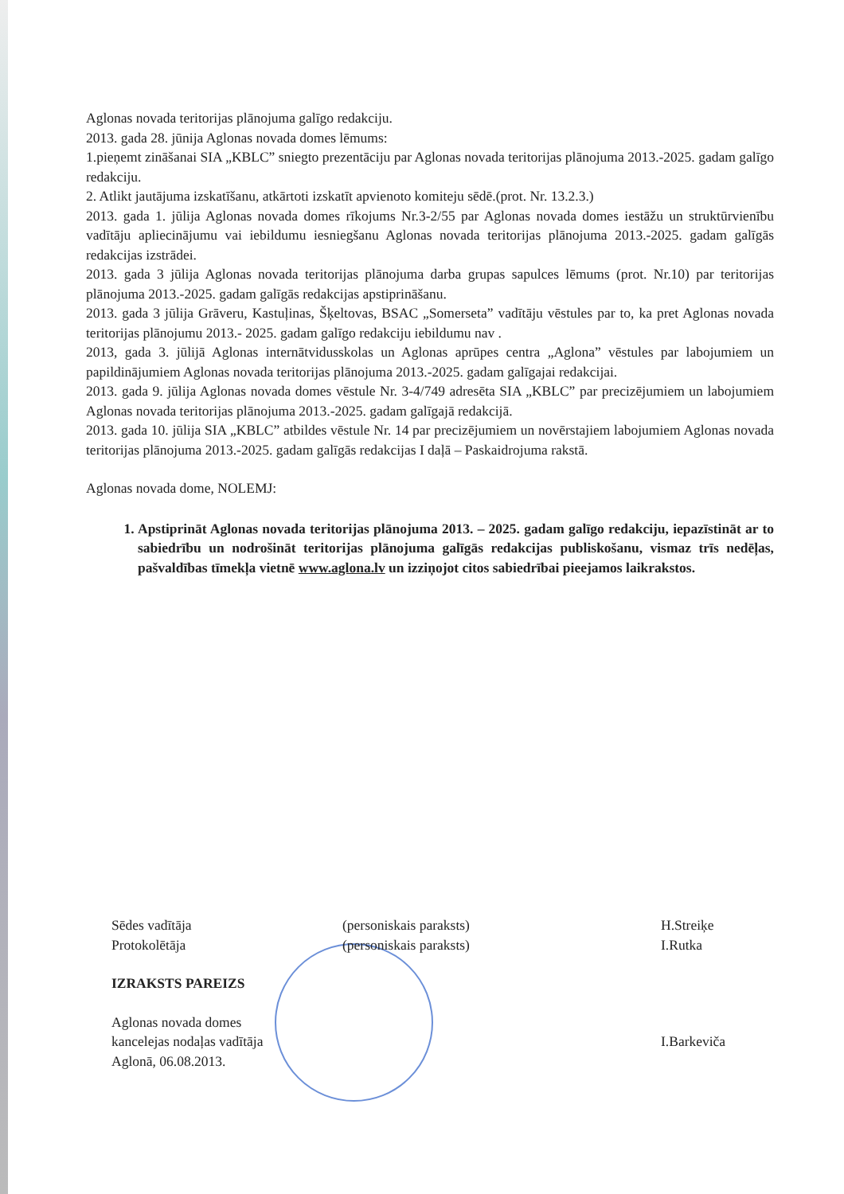Aglonas novada teritorijas plānojuma galīgo redakciju.
2013. gada 28. jūnija Aglonas novada domes lēmums:
1.pieņemt zināšanai SIA „KBLC” sniegto prezentāciju par Aglonas novada teritorijas plānojuma 2013.-2025. gadam galīgo redakciju.
2. Atlikt jautājuma izskatīšanu, atkārtoti izskatīt apvienoto komiteju sēdē.(prot. Nr. 13.2.3.)
2013. gada 1. jūlija Aglonas novada domes rīkojums Nr.3-2/55 par Aglonas novada domes iestāžu un struktūrvienību vadītāju apliecinājumu vai iebildumu iesniegšanu Aglonas novada teritorijas plānojuma 2013.-2025. gadam galīgās redakcijas izstrādei.
2013. gada 3 jūlija Aglonas novada teritorijas plānojuma darba grupas sapulces lēmums (prot. Nr.10) par teritorijas plānojuma 2013.-2025. gadam galīgās redakcijas apstiprināšanu.
2013. gada 3 jūlija Grāveru, Kastuļinas, Šķeltovas, BSAC „Somerseta” vadītāju vēstules par to, ka pret Aglonas novada teritorijas plānojumu 2013.- 2025. gadam galīgo redakciju iebildumu nav .
2013, gada 3. jūlijā Aglonas internātvidusskolas un Aglonas aprūpes centra „Aglona” vēstules par labojumiem un papildinājumiem Aglonas novada teritorijas plānojuma 2013.-2025. gadam galīgajai redakcijai.
2013. gada 9. jūlija Aglonas novada domes vēstule Nr. 3-4/749 adresēta SIA „KBLC” par precizējumiem un labojumiem Aglonas novada teritorijas plānojuma 2013.-2025. gadam galīgajā redakcijā.
2013. gada 10. jūlija SIA „KBLC” atbildes vēstule Nr. 14 par precizējumiem un novērstajiem labojumiem Aglonas novada teritorijas plānojuma 2013.-2025. gadam galīgās redakcijas I daļā – Paskaidrojuma rakstā.
Aglonas novada dome, NOLEMJ:
1. Apstiprināt Aglonas novada teritorijas plānojuma 2013. – 2025. gadam galīgo redakciju, iepazīstināt ar to sabiedrību un nodrošināt teritorijas plānojuma galīgās redakcijas publiskošanu, vismaz trīs nedēļas, pašvaldības tīmekļa vietnē www.aglona.lv un izziņojot citos sabiedrībai pieejamos laikrakstos.
Sēdes vadītāja (personiskais paraksts) H.Streiķe
Protokolētāja (personiskais paraksts) I.Rutka
IZRAKSTS PAREIZS
Aglonas novada domes
kancelejas nodaļas vadītāja
Aglonā, 06.08.2013. I.Barkeviča